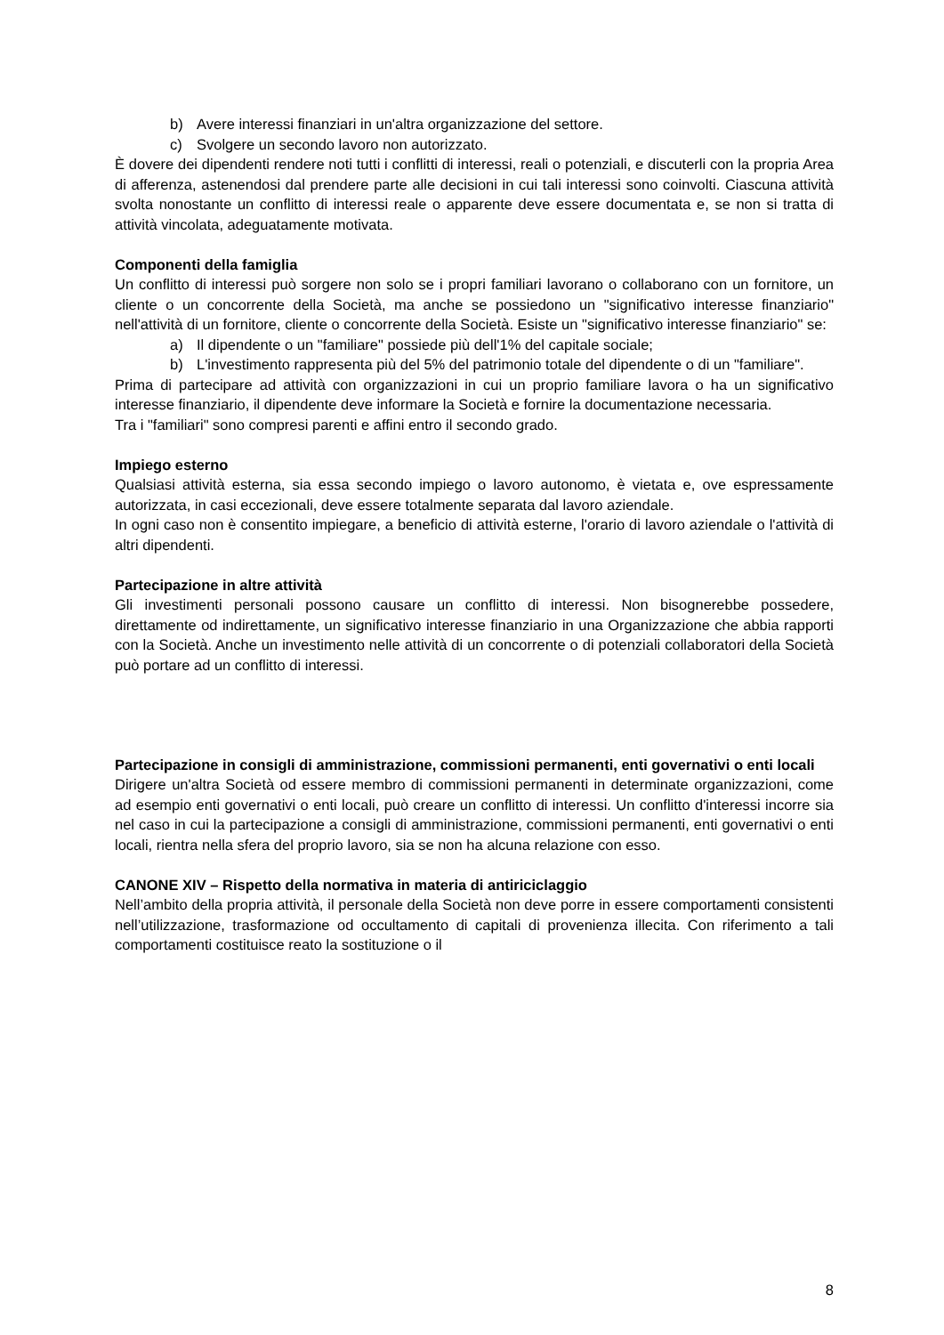b) Avere interessi finanziari in un'altra organizzazione del settore.
c) Svolgere un secondo lavoro non autorizzato.
È dovere dei dipendenti rendere noti tutti i conflitti di interessi, reali o potenziali, e discuterli con la propria Area di afferenza, astenendosi dal prendere parte alle decisioni in cui tali interessi sono coinvolti. Ciascuna attività svolta nonostante un conflitto di interessi reale o apparente deve essere documentata e, se non si tratta di attività vincolata, adeguatamente motivata.
Componenti della famiglia
Un conflitto di interessi può sorgere non solo se i propri familiari lavorano o collaborano con un fornitore, un cliente o un concorrente della Società, ma anche se possiedono un "significativo interesse finanziario" nell'attività di un fornitore, cliente o concorrente della Società. Esiste un "significativo interesse finanziario" se:
a) Il dipendente o un "familiare" possiede più dell'1% del capitale sociale;
b) L'investimento rappresenta più del 5% del patrimonio totale del dipendente o di un "familiare".
Prima di partecipare ad attività con organizzazioni in cui un proprio familiare lavora o ha un significativo interesse finanziario, il dipendente deve informare la Società e fornire la documentazione necessaria.
Tra i "familiari" sono compresi parenti e affini entro il secondo grado.
Impiego esterno
Qualsiasi attività esterna, sia essa secondo impiego o lavoro autonomo, è vietata e, ove espressamente autorizzata, in casi eccezionali, deve essere totalmente separata dal lavoro aziendale.
In ogni caso non è consentito impiegare, a beneficio di attività esterne, l'orario di lavoro aziendale o l'attività di altri dipendenti.
Partecipazione in altre attività
Gli investimenti personali possono causare un conflitto di interessi. Non bisognerebbe possedere, direttamente od indirettamente, un significativo interesse finanziario in una Organizzazione che abbia rapporti con la Società. Anche un investimento nelle attività di un concorrente o di potenziali collaboratori della Società può portare ad un conflitto di interessi.
Partecipazione in consigli di amministrazione, commissioni permanenti, enti governativi o enti locali
Dirigere un'altra Società od essere membro di commissioni permanenti in determinate organizzazioni, come ad esempio enti governativi o enti locali, può creare un conflitto di interessi. Un conflitto d'interessi incorre sia nel caso in cui la partecipazione a consigli di amministrazione, commissioni permanenti, enti governativi o enti locali, rientra nella sfera del proprio lavoro, sia se non ha alcuna relazione con esso.
CANONE XIV – Rispetto della normativa in materia di antiriciclaggio
Nell’ambito della propria attività, il personale della Società non deve porre in essere comportamenti consistenti nell’utilizzazione, trasformazione od occultamento di capitali di provenienza illecita. Con riferimento a tali comportamenti costituisce reato la sostituzione o il
8